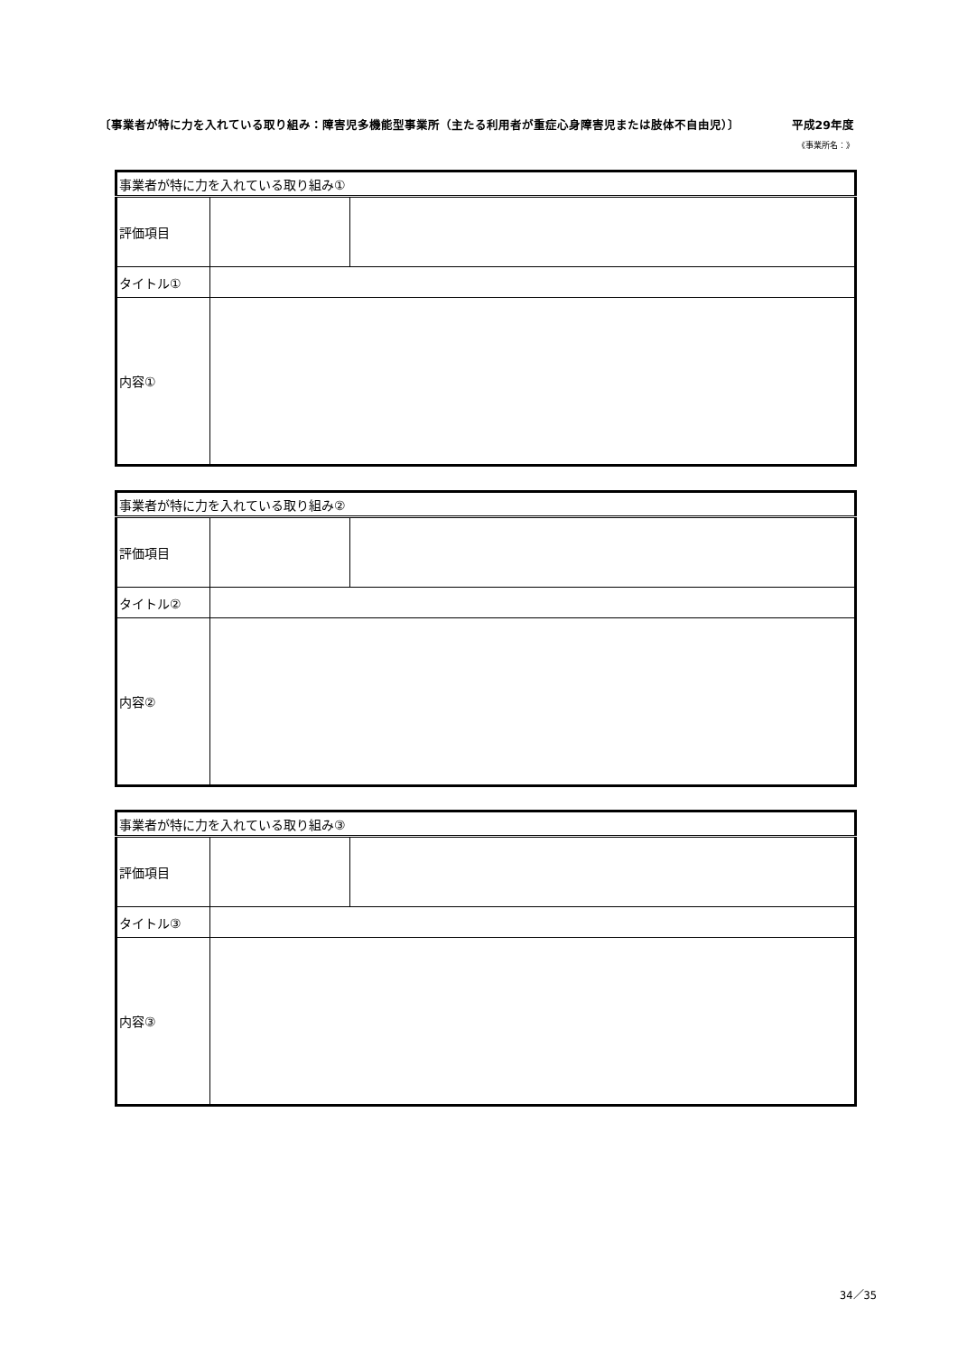〔事業者が特に力を入れている取り組み：障害児多機能型事業所（主たる利用者が重症心身障害児または肢体不自由児）〕 平成29年度
《事業所名：》
| 事業者が特に力を入れている取り組み① | | |
| 評価項目 | | |
| タイトル① | | |
| 内容① | | |
| 事業者が特に力を入れている取り組み② | | |
| 評価項目 | | |
| タイトル② | | |
| 内容② | | |
| 事業者が特に力を入れている取り組み③ | | |
| 評価項目 | | |
| タイトル③ | | |
| 内容③ | | |
34／35